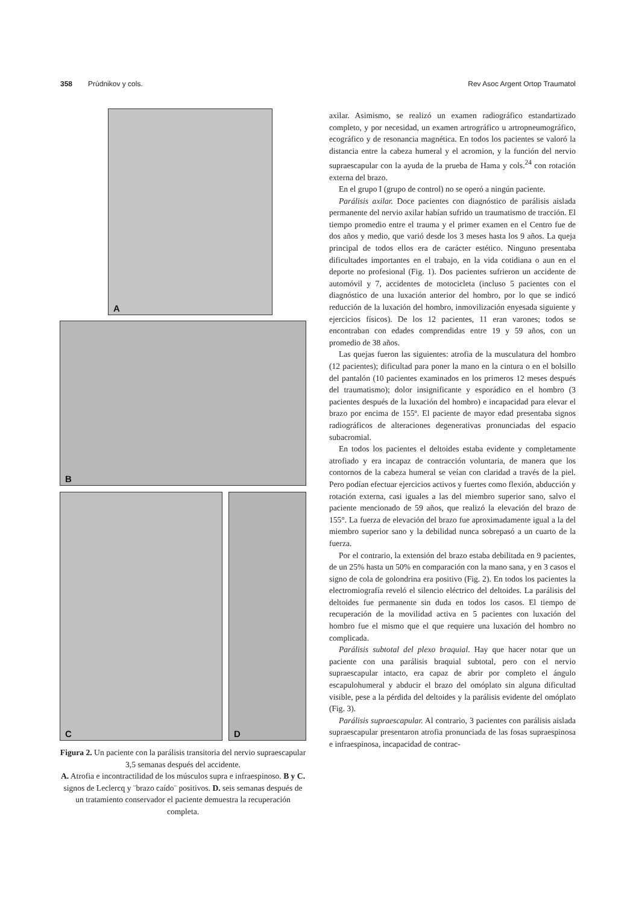358 Prúdnikov y cols. Rev Asoc Argent Ortop Traumatol
A
B
C
D
Figura 2. Un paciente con la parálisis transitoria del nervio supraescapular 3,5 semanas después del accidente.
A. Atrofia e incontractilidad de los músculos supra e infraespinoso. B y C. signos de Leclercq y ¨brazo caído¨ positivos. D. seis semanas después de un tratamiento conservador el paciente demuestra la recuperación completa.
axilar. Asimismo, se realizó un examen radiográfico estandartizado completo, y por necesidad, un examen artrográfico u artropneumográfico, ecográfico y de resonancia magnética. En todos los pacientes se valoró la distancia entre la cabeza humeral y el acromion, y la función del nervio supraescapular con la ayuda de la prueba de Hama y cols.<sup>24</sup> con rotación externa del brazo.
En el grupo I (grupo de control) no se operó a ningún paciente.
Parálisis axilar. Doce pacientes con diagnóstico de parálisis aislada permanente del nervio axilar habían sufrido un traumatismo de tracción. El tiempo promedio entre el trauma y el primer examen en el Centro fue de dos años y medio, que varió desde los 3 meses hasta los 9 años. La queja principal de todos ellos era de carácter estético. Ninguno presentaba dificultades importantes en el trabajo, en la vida cotidiana o aun en el deporte no profesional (Fig. 1). Dos pacientes sufrieron un accidente de automóvil y 7, accidentes de motocicleta (incluso 5 pacientes con el diagnóstico de una luxación anterior del hombro, por lo que se indicó reducción de la luxación del hombro, inmovilización enyesada siguiente y ejercicios físicos). De los 12 pacientes, 11 eran varones; todos se encontraban con edades comprendidas entre 19 y 59 años, con un promedio de 38 años.
Las quejas fueron las siguientes: atrofia de la musculatura del hombro (12 pacientes); dificultad para poner la mano en la cintura o en el bolsillo del pantalón (10 pacientes examinados en los primeros 12 meses después del traumatismo); dolor insignificante y esporádico en el hombro (3 pacientes después de la luxación del hombro) e incapacidad para elevar el brazo por encima de 155º. El paciente de mayor edad presentaba signos radiográficos de alteraciones degenerativas pronunciadas del espacio subacromial.
En todos los pacientes el deltoides estaba evidente y completamente atrofiado y era incapaz de contracción voluntaria, de manera que los contornos de la cabeza humeral se veían con claridad a través de la piel. Pero podían efectuar ejercicios activos y fuertes como flexión, abducción y rotación externa, casi iguales a las del miembro superior sano, salvo el paciente mencionado de 59 años, que realizó la elevación del brazo de 155°. La fuerza de elevación del brazo fue aproximadamente igual a la del miembro superior sano y la debilidad nunca sobrepasó a un cuarto de la fuerza.
Por el contrario, la extensión del brazo estaba debilitada en 9 pacientes, de un 25% hasta un 50% en comparación con la mano sana, y en 3 casos el signo de cola de golondrina era positivo (Fig. 2). En todos los pacientes la electromiografía reveló el silencio eléctrico del deltoides. La parálisis del deltoides fue permanente sin duda en todos los casos. El tiempo de recuperación de la movilidad activa en 5 pacientes con luxación del hombro fue el mismo que el que requiere una luxación del hombro no complicada.
Parálisis subtotal del plexo braquial. Hay que hacer notar que un paciente con una parálisis braquial subtotal, pero con el nervio supraescapular intacto, era capaz de abrir por completo el ángulo escapulohumeral y abducir el brazo del omóplato sin alguna dificultad visible, pese a la pérdida del deltoides y la parálisis evidente del omóplato (Fig. 3).
Parálisis supraescapular. Al contrario, 3 pacientes con parálisis aislada supraescapular presentaron atrofia pronunciada de las fosas supraespinosa e infraespinosa, incapacidad de contrac-